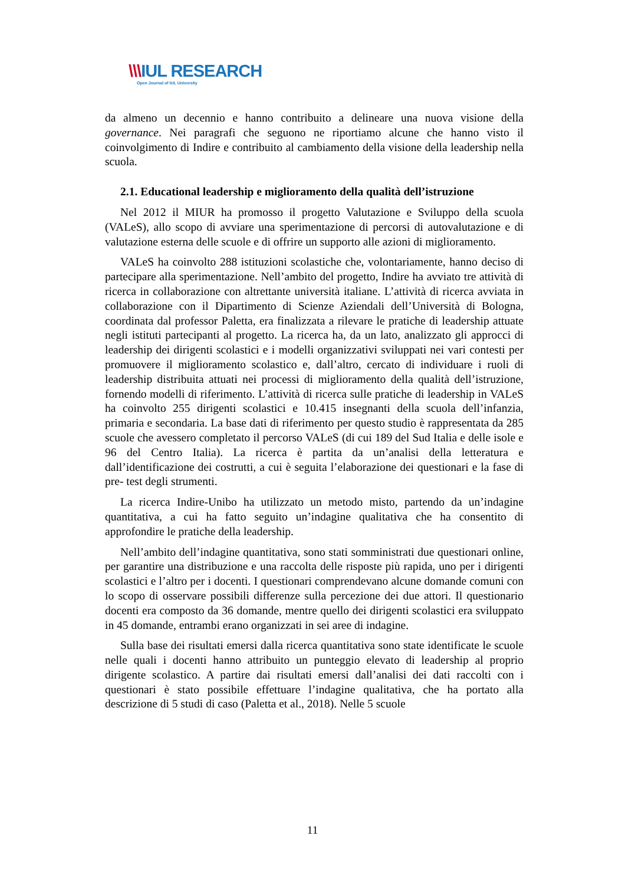\\\IUL RESEARCH
Open Journal of IUL University
da almeno un decennio e hanno contribuito a delineare una nuova visione della governance. Nei paragrafi che seguono ne riportiamo alcune che hanno visto il coinvolgimento di Indire e contribuito al cambiamento della visione della leadership nella scuola.
2.1. Educational leadership e miglioramento della qualità dell’istruzione
Nel 2012 il MIUR ha promosso il progetto Valutazione e Sviluppo della scuola (VALeS), allo scopo di avviare una sperimentazione di percorsi di autovalutazione e di valutazione esterna delle scuole e di offrire un supporto alle azioni di miglioramento.
VALeS ha coinvolto 288 istituzioni scolastiche che, volontariamente, hanno deciso di partecipare alla sperimentazione. Nell’ambito del progetto, Indire ha avviato tre attività di ricerca in collaborazione con altrettante università italiane. L’attività di ricerca avviata in collaborazione con il Dipartimento di Scienze Aziendali dell’Università di Bologna, coordinata dal professor Paletta, era finalizzata a rilevare le pratiche di leadership attuate negli istituti partecipanti al progetto. La ricerca ha, da un lato, analizzato gli approcci di leadership dei dirigenti scolastici e i modelli organizzativi sviluppati nei vari contesti per promuovere il miglioramento scolastico e, dall’altro, cercato di individuare i ruoli di leadership distribuita attuati nei processi di miglioramento della qualità dell’istruzione, fornendo modelli di riferimento. L’attività di ricerca sulle pratiche di leadership in VALeS ha coinvolto 255 dirigenti scolastici e 10.415 insegnanti della scuola dell’infanzia, primaria e secondaria. La base dati di riferimento per questo studio è rappresentata da 285 scuole che avessero completato il percorso VALeS (di cui 189 del Sud Italia e delle isole e 96 del Centro Italia). La ricerca è partita da un’analisi della letteratura e dall’identificazione dei costrutti, a cui è seguita l’elaborazione dei questionari e la fase di pre- test degli strumenti.
La ricerca Indire-Unibo ha utilizzato un metodo misto, partendo da un’indagine quantitativa, a cui ha fatto seguito un’indagine qualitativa che ha consentito di approfondire le pratiche della leadership.
Nell’ambito dell’indagine quantitativa, sono stati somministrati due questionari online, per garantire una distribuzione e una raccolta delle risposte più rapida, uno per i dirigenti scolastici e l’altro per i docenti. I questionari comprendevano alcune domande comuni con lo scopo di osservare possibili differenze sulla percezione dei due attori. Il questionario docenti era composto da 36 domande, mentre quello dei dirigenti scolastici era sviluppato in 45 domande, entrambi erano organizzati in sei aree di indagine.
Sulla base dei risultati emersi dalla ricerca quantitativa sono state identificate le scuole nelle quali i docenti hanno attribuito un punteggio elevato di leadership al proprio dirigente scolastico. A partire dai risultati emersi dall’analisi dei dati raccolti con i questionari è stato possibile effettuare l’indagine qualitativa, che ha portato alla descrizione di 5 studi di caso (Paletta et al., 2018). Nelle 5 scuole
11